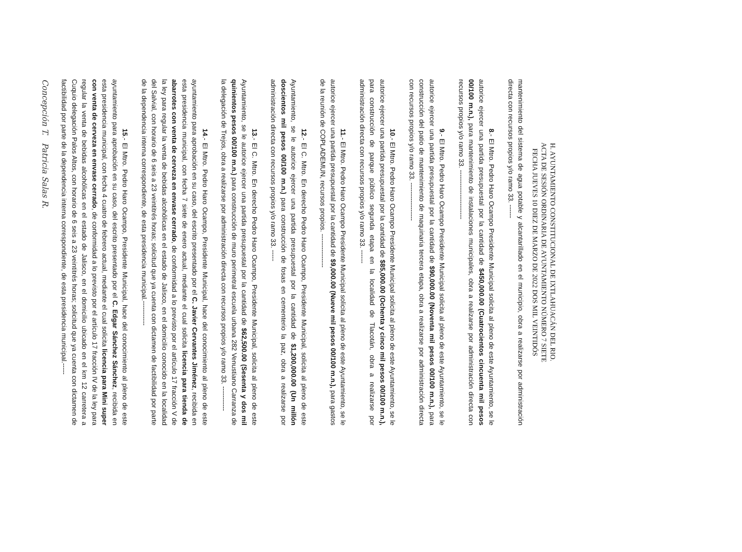H. AYUNTAMIENTO CONSTITUCIONAL DE IXTLAHUACÁN DEL RIO.
ACTA DE SESIÓN ORDINARIA DE AYUNTAMIENTO NÚMERO 7 SIETE
FECHA JUEVES 10 DIEZ DE MARZO DE 2022 DOS MIL VEINTIDÓS
mantenimiento del sistema de agua potable y alcantarillado en el municipio, obra a realizarse por administración directa con recursos propios y/o ramo 33. ------
8.- El Mtro. Pedro Haro Ocampo Presidente Municipal solicita al pleno de este Ayuntamiento, se le autorice ejercer una partida presupuestal por la cantidad de $450,000.00 (Cuatrocientos cincuenta mil pesos 00/100 m.n.), para mantenimiento de instalaciones municipales, obra a realizarse por administración directa con recursos propios y/o ramo 33. ----------------------
9.- El Mtro. Pedro Haro Ocampo Presidente Municipal solicita al pleno de este Ayuntamiento, se le autorice ejercer una partida presupuestal por la cantidad de $90,000.00 (Noventa mil pesos 00/100 m.n.), para construcción del patio de mantenimiento de maquinaria tercera etapa, obra a realizarse por administración directa con recursos propios y/o ramo 33. -----------------
10.- El Mtro. Pedro Haro Ocampo Presidente Municipal solicita al pleno de este Ayuntamiento, se le autorice ejercer una partida presupuestal por la cantidad de $85,000.00 (Ochenta y cinco mil pesos 00/100 m.n.), para construcción de parque público segunda etapa en la localidad de Tlacotán, obra a realizarse por administración directa con recursos propios y/o ramo 33. ------
11.- El Mtro. Pedro Haro Ocampo Presidente Municipal solicita al pleno de este Ayuntamiento, se le autorice ejercer una partida presupuestal por la cantidad de $9,000.00 (Nueve mil pesos 00/100 m.n.), para gastos de la reunión de COPLADEMUN, recursos propios. ---------------
12.- El C. Mtro. En derecho Pedro Haro Ocampo, Presidente Municipal, solicita al pleno de este Ayuntamiento, se le autorice ejercer una partida presupuestal por la cantidad de $1,200,000.00 (Un millón doscientos mil pesos 00/100 m.n.) para construcción de fosas en cementerio la paz, obra a realizarse por administración directa con recursos propios y/o ramo 33. -----
13.- El C. Mtro. En derecho Pedro Haro Ocampo, Presidente Municipal, solicita al pleno de este Ayuntamiento, se le autorice ejercer una partida presupuestal por la cantidad de $62,500.00 (Sesenta y dos mil quinientos pesos 00/100 m.n.) para construcción de muro perimetral escuela urbana 282 Venustiano Carranza de la delegación de Trejos, obra a realizarse por administración directa con recursos propios y/o ramo 33. -----------
14.- El Mtro. Pedro Haro Ocampo, Presidente Municipal, hace del conocimiento al pleno de este ayuntamiento para aprobación en su caso, del escrito presentado por el C. Javier Cervantes Jiménez, recibida en esta presidencia municipal, con fecha 7 siete de enero actual, mediante el cual solicita licencia para tienda de abarrotes con venta de cerveza en envase cerrado, de conformidad a lo previsto por el artículo 17 fracción V de la ley para regular la venta de bebidas alcohólicas en el estado de Jalisco, en el domicilio conocido en la localidad del Salvial, con horario de 6 seis a 23 veintitrés horas; solicitud que ya cuenta con dictamen de factibilidad por parte de la dependencia interna correspondiente, de esta presidencia municipal.-----------
15.- El Mtro. Pedro Haro Ocampo, Presidente Municipal, hace del conocimiento al pleno de este ayuntamiento para aprobación en su caso, del escrito presentado por el C. Edgar Sánchez Sánchez, recibida en esta presidencia municipal, con fecha 4 cuatro de febrero actual, mediante el cual solicita licencia para Mini super con venta de cerveza en envase cerrado, de conformidad a lo previsto por el artículo 17 fracción IV de la ley para regular la venta de bebidas alcohólicas en el estado de Jalisco, en el domicilio ubicado en el km 12 carretera a Cuquio delegación Palos Altos, con horario de 6 seis a 23 veintitrés horas; solicitud que ya cuenta con dictamen de factibilidad por parte de la dependencia interna correspondiente, de esta presidencia municipal.-----
Concepción T. Patricia Salas R.